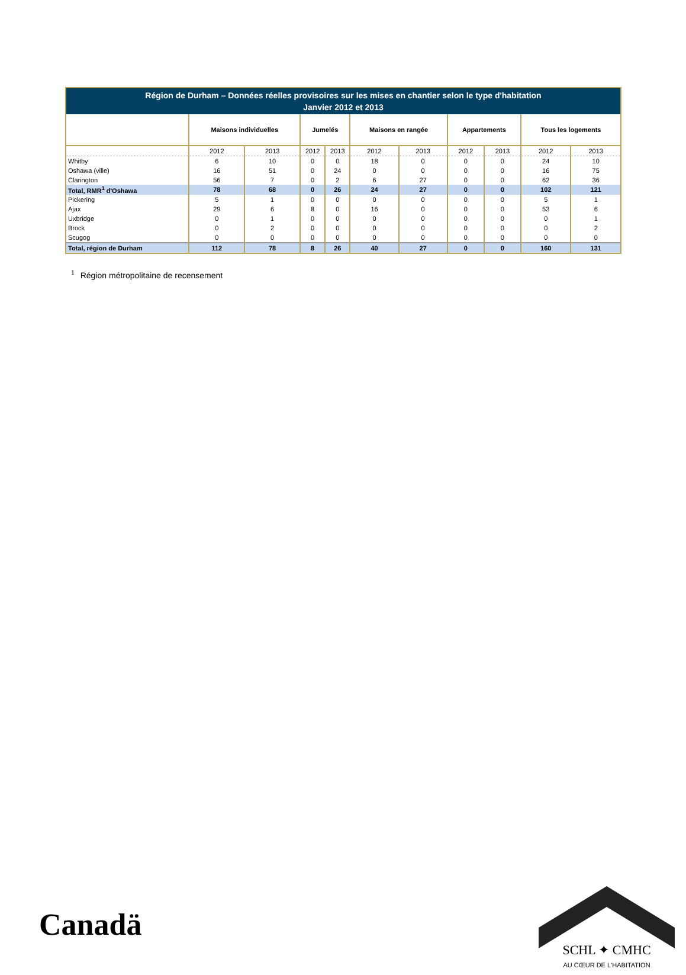| Région de Durham – Données réelles provisoires sur les mises en chantier selon le type d'habitation Janvier 2012 et 2013 | | | | | | | | | | |
| --- | --- | --- | --- | --- | --- | --- | --- | --- | --- | --- |
| | Maisons individuelles | | Jumelés | | Maisons en rangée | | Appartements | | Tous les logements | |
| | 2012 | 2013 | 2012 | 2013 | 2012 | 2013 | 2012 | 2013 | 2012 | 2013 |
| Whitby | 6 | 10 | 0 | 0 | 18 | 0 | 0 | 0 | 24 | 10 |
| Oshawa (ville) | 16 | 51 | 0 | 24 | 0 | 0 | 0 | 0 | 16 | 75 |
| Clarington | 56 | 7 | 0 | 2 | 6 | 27 | 0 | 0 | 62 | 36 |
| Total, RMR<sup>1</sup> d'Oshawa | 78 | 68 | 0 | 26 | 24 | 27 | 0 | 0 | 102 | 121 |
| Pickering | 5 | 1 | 0 | 0 | 0 | 0 | 0 | 0 | 5 | 1 |
| Ajax | 29 | 6 | 8 | 0 | 16 | 0 | 0 | 0 | 53 | 6 |
| Uxbridge | 0 | 1 | 0 | 0 | 0 | 0 | 0 | 0 | 0 | 1 |
| Brock | 0 | 2 | 0 | 0 | 0 | 0 | 0 | 0 | 0 | 2 |
| Scugog | 0 | 0 | 0 | 0 | 0 | 0 | 0 | 0 | 0 | 0 |
| Total, région de Durham | 112 | 78 | 8 | 26 | 40 | 27 | 0 | 0 | 160 | 131 |
<sup>1</sup> Région métropolitaine de recensement
Canadä
SCHL ✦ CMHC
AU CŒUR DE L'HABITATION